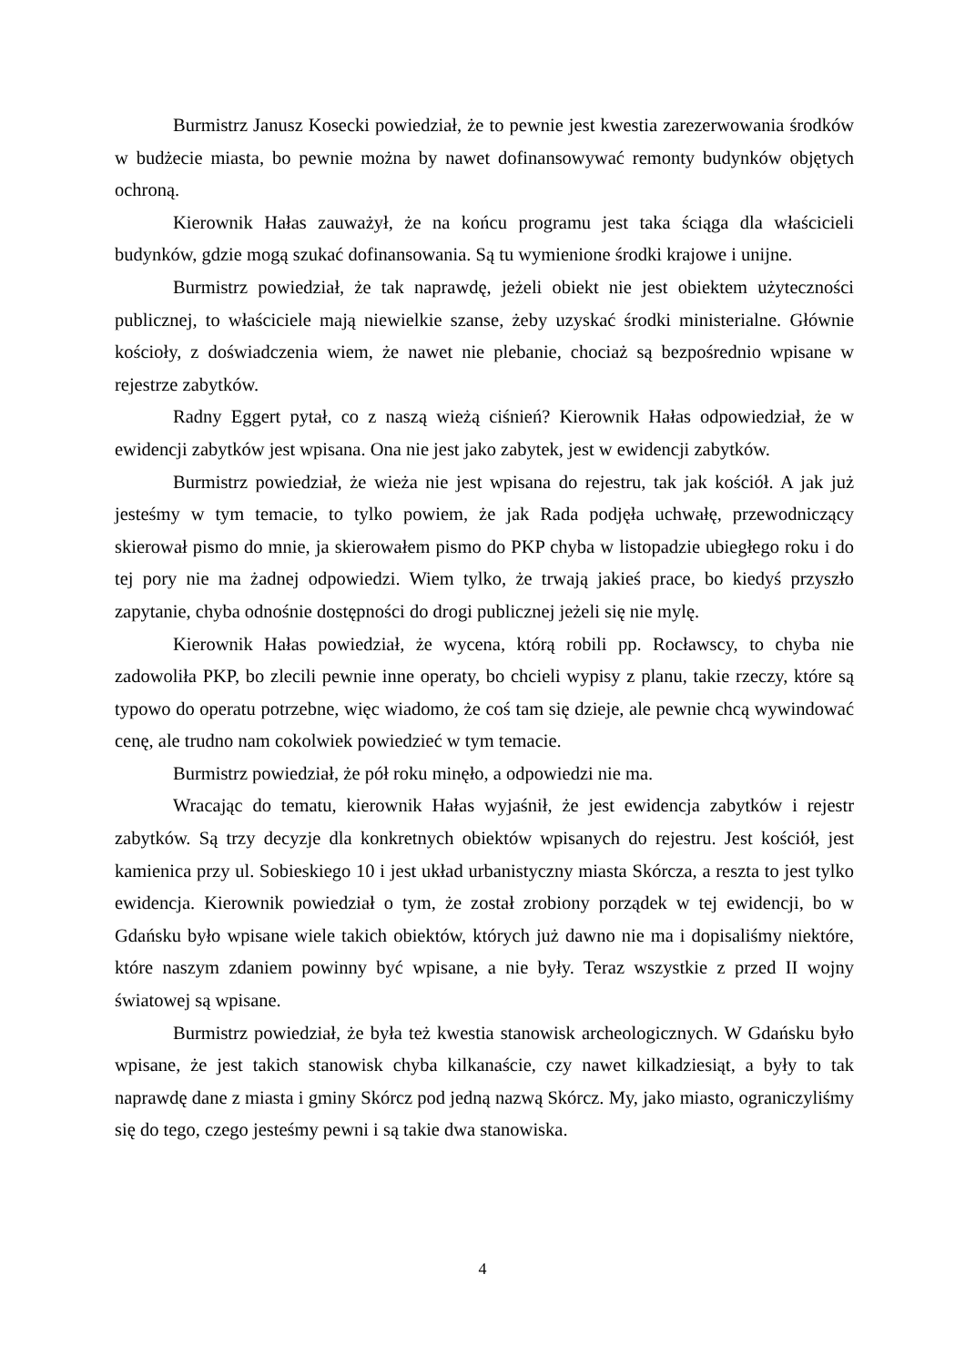Burmistrz Janusz Kosecki powiedział, że to pewnie jest kwestia zarezerwowania środków w budżecie miasta, bo pewnie można by nawet dofinansowywać remonty budynków objętych ochroną.
Kierownik Hałas zauważył, że na końcu programu jest taka ściąga dla właścicieli budynków, gdzie mogą szukać dofinansowania. Są tu wymienione środki krajowe i unijne.
Burmistrz powiedział, że tak naprawdę, jeżeli obiekt nie jest obiektem użyteczności publicznej, to właściciele mają niewielkie szanse, żeby uzyskać środki ministerialne. Głównie kościoły, z doświadczenia wiem, że nawet nie plebanie, chociaż są bezpośrednio wpisane w rejestrze zabytków.
Radny Eggert pytał, co z naszą wieżą ciśnień? Kierownik Hałas odpowiedział, że w ewidencji zabytków jest wpisana. Ona nie jest jako zabytek, jest w ewidencji zabytków.
Burmistrz powiedział, że wieża nie jest wpisana do rejestru, tak jak kościół. A jak już jesteśmy w tym temacie, to tylko powiem, że jak Rada podjęła uchwałę, przewodniczący skierował pismo do mnie, ja skierowałem pismo do PKP chyba w listopadzie ubiegłego roku i do tej pory nie ma żadnej odpowiedzi. Wiem tylko, że trwają jakieś prace, bo kiedyś przyszło zapytanie, chyba odnośnie dostępności do drogi publicznej jeżeli się nie mylę.
Kierownik Hałas powiedział, że wycena, którą robili pp. Rocławscy, to chyba nie zadowoliła PKP, bo zlecili pewnie inne operaty, bo chcieli wypisy z planu, takie rzeczy, które są typowo do operatu potrzebne, więc wiadomo, że coś tam się dzieje, ale pewnie chcą wywindować cenę, ale trudno nam cokolwiek powiedzieć w tym temacie.
Burmistrz powiedział, że pół roku minęło, a odpowiedzi nie ma.
Wracając do tematu, kierownik Hałas wyjaśnił, że jest ewidencja zabytków i rejestr zabytków. Są trzy decyzje dla konkretnych obiektów wpisanych do rejestru. Jest kościół, jest kamienica przy ul. Sobieskiego 10 i jest układ urbanistyczny miasta Skórcza, a reszta to jest tylko ewidencja. Kierownik powiedział o tym, że został zrobiony porządek w tej ewidencji, bo w Gdańsku było wpisane wiele takich obiektów, których już dawno nie ma i dopisaliśmy niektóre, które naszym zdaniem powinny być wpisane, a nie były. Teraz wszystkie z przed II wojny światowej są wpisane.
Burmistrz powiedział, że była też kwestia stanowisk archeologicznych. W Gdańsku było wpisane, że jest takich stanowisk chyba kilkanaście, czy nawet kilkadziesiąt, a były to tak naprawdę dane z miasta i gminy Skórcz pod jedną nazwą Skórcz. My, jako miasto, ograniczyliśmy się do tego, czego jesteśmy pewni i są takie dwa stanowiska.
4